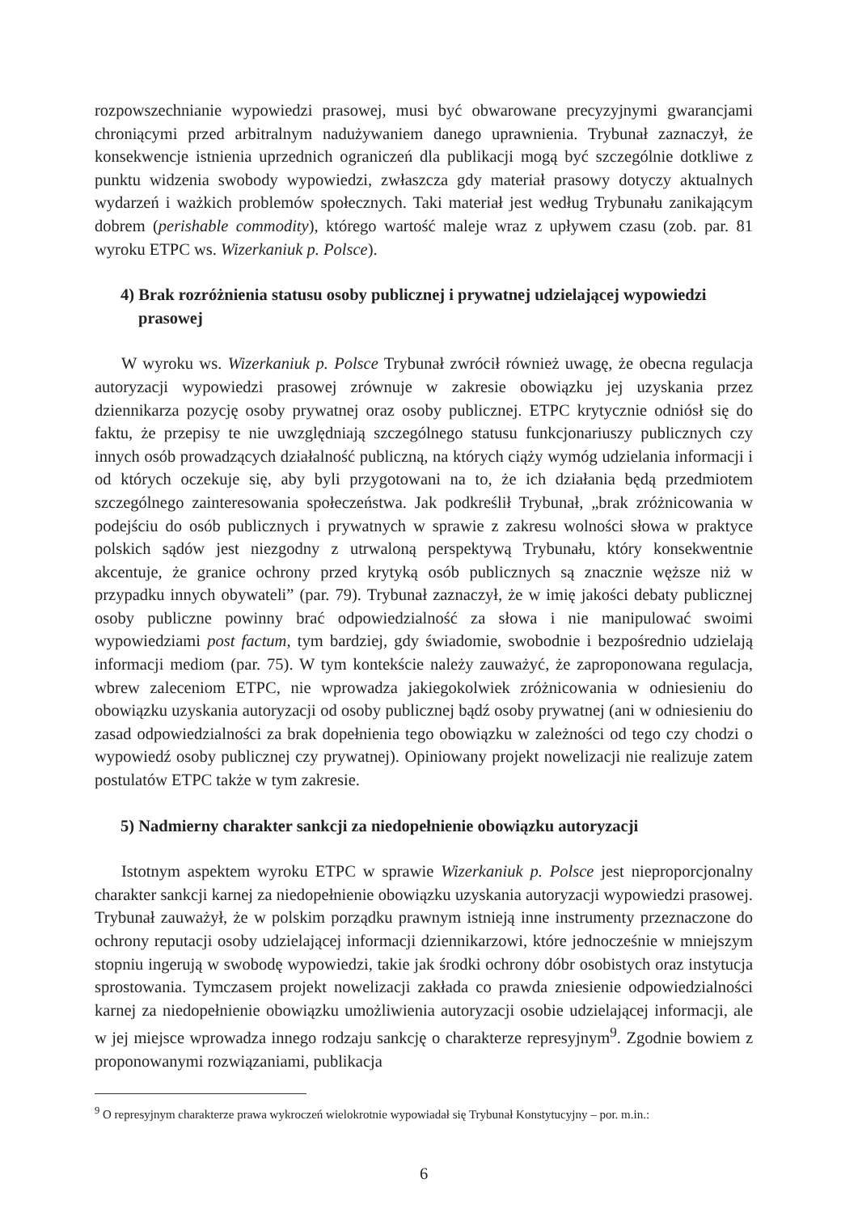rozpowszechnianie wypowiedzi prasowej, musi być obwarowane precyzyjnymi gwarancjami chroniącymi przed arbitralnym nadużywaniem danego uprawnienia. Trybunał zaznaczył, że konsekwencje istnienia uprzednich ograniczeń dla publikacji mogą być szczególnie dotkliwe z punktu widzenia swobody wypowiedzi, zwłaszcza gdy materiał prasowy dotyczy aktualnych wydarzeń i ważkich problemów społecznych. Taki materiał jest według Trybunału zanikającym dobrem (perishable commodity), którego wartość maleje wraz z upływem czasu (zob. par. 81 wyroku ETPC ws. Wizerkaniuk p. Polsce).
4) Brak rozróżnienia statusu osoby publicznej i prywatnej udzielającej wypowiedzi prasowej
W wyroku ws. Wizerkaniuk p. Polsce Trybunał zwrócił również uwagę, że obecna regulacja autoryzacji wypowiedzi prasowej zrównuje w zakresie obowiązku jej uzyskania przez dziennikarza pozycję osoby prywatnej oraz osoby publicznej. ETPC krytycznie odniósł się do faktu, że przepisy te nie uwzględniają szczególnego statusu funkcjonariuszy publicznych czy innych osób prowadzących działalność publiczną, na których ciąży wymóg udzielania informacji i od których oczekuje się, aby byli przygotowani na to, że ich działania będą przedmiotem szczególnego zainteresowania społeczeństwa. Jak podkreślił Trybunał, „brak zróżnicowania w podejściu do osób publicznych i prywatnych w sprawie z zakresu wolności słowa w praktyce polskich sądów jest niezgodny z utrwaloną perspektywą Trybunału, który konsekwentnie akcentuje, że granice ochrony przed krytyką osób publicznych są znacznie węższe niż w przypadku innych obywateli” (par. 79). Trybunał zaznaczył, że w imię jakości debaty publicznej osoby publiczne powinny brać odpowiedzialność za słowa i nie manipulować swoimi wypowiedziami post factum, tym bardziej, gdy świadomie, swobodnie i bezpośrednio udzielają informacji mediom (par. 75). W tym kontekście należy zauważyć, że zaproponowana regulacja, wbrew zaleceniom ETPC, nie wprowadza jakiegokolwiek zróżnicowania w odniesieniu do obowiązku uzyskania autoryzacji od osoby publicznej bądź osoby prywatnej (ani w odniesieniu do zasad odpowiedzialności za brak dopełnienia tego obowiązku w zależności od tego czy chodzi o wypowiedź osoby publicznej czy prywatnej). Opiniowany projekt nowelizacji nie realizuje zatem postulatów ETPC także w tym zakresie.
5) Nadmierny charakter sankcji za niedopełnienie obowiązku autoryzacji
Istotnym aspektem wyroku ETPC w sprawie Wizerkaniuk p. Polsce jest nieproporcjonalny charakter sankcji karnej za niedopełnienie obowiązku uzyskania autoryzacji wypowiedzi prasowej. Trybunał zauważył, że w polskim porządku prawnym istnieją inne instrumenty przeznaczone do ochrony reputacji osoby udzielającej informacji dziennikarzowi, które jednocześnie w mniejszym stopniu ingerują w swobodę wypowiedzi, takie jak środki ochrony dóbr osobistych oraz instytucja sprostowania. Tymczasem projekt nowelizacji zakłada co prawda zniesienie odpowiedzialności karnej za niedopełnienie obowiązku umożliwienia autoryzacji osobie udzielającej informacji, ale w jej miejsce wprowadza innego rodzaju sankcję o charakterze represyjnym<sup>9</sup>. Zgodnie bowiem z proponowanymi rozwiązaniami, publikacja
<sup>9</sup> O represyjnym charakterze prawa wykroczeń wielokrotnie wypowiadał się Trybunał Konstytucyjny – por. m.in.:
6